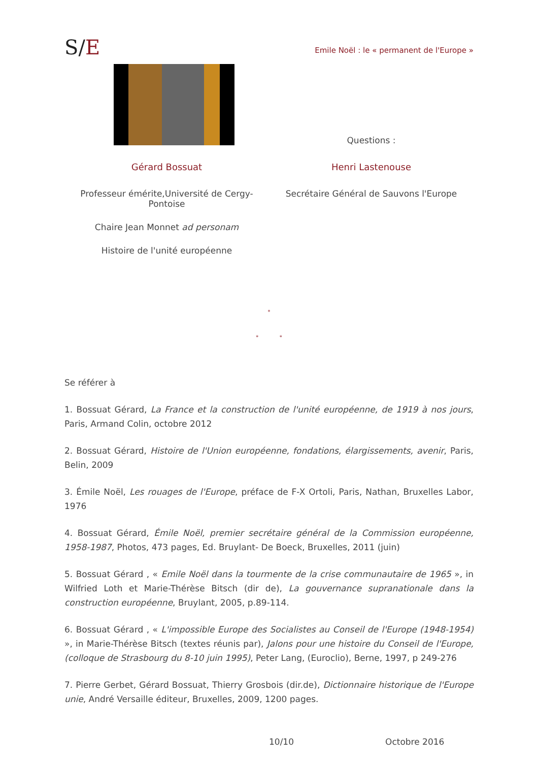S/E
Emile Noël : le « permanent de l'Europe »
Gérard Bossuat
Professeur émérite,Université de Cergy-Pontoise
Chaire Jean Monnet ad personam
Histoire de l'unité européenne
Questions :
Henri Lastenouse
Secrétaire Général de Sauvons l'Europe
*
* *
Se référer à
1. Bossuat Gérard, La France et la construction de l'unité européenne, de 1919 à nos jours, Paris, Armand Colin, octobre 2012
2. Bossuat Gérard, Histoire de l'Union européenne, fondations, élargissements, avenir, Paris, Belin, 2009
3. Émile Noël, Les rouages de l'Europe, préface de F-X Ortoli, Paris, Nathan, Bruxelles Labor, 1976
4. Bossuat Gérard, Émile Noël, premier secrétaire général de la Commission européenne, 1958-1987, Photos, 473 pages, Ed. Bruylant- De Boeck, Bruxelles, 2011 (juin)
5. Bossuat Gérard , « Emile Noël dans la tourmente de la crise communautaire de 1965 », in Wilfried Loth et Marie-Thérèse Bitsch (dir de), La gouvernance supranationale dans la construction européenne, Bruylant, 2005, p.89-114.
6. Bossuat Gérard , « L'impossible Europe des Socialistes au Conseil de l'Europe (1948-1954) », in Marie-Thérèse Bitsch (textes réunis par), Jalons pour une histoire du Conseil de l'Europe, (colloque de Strasbourg du 8-10 juin 1995), Peter Lang, (Euroclio), Berne, 1997, p 249-276
7. Pierre Gerbet, Gérard Bossuat, Thierry Grosbois (dir.de), Dictionnaire historique de l'Europe unie, André Versaille éditeur, Bruxelles, 2009, 1200 pages.
10/10 Octobre 2016